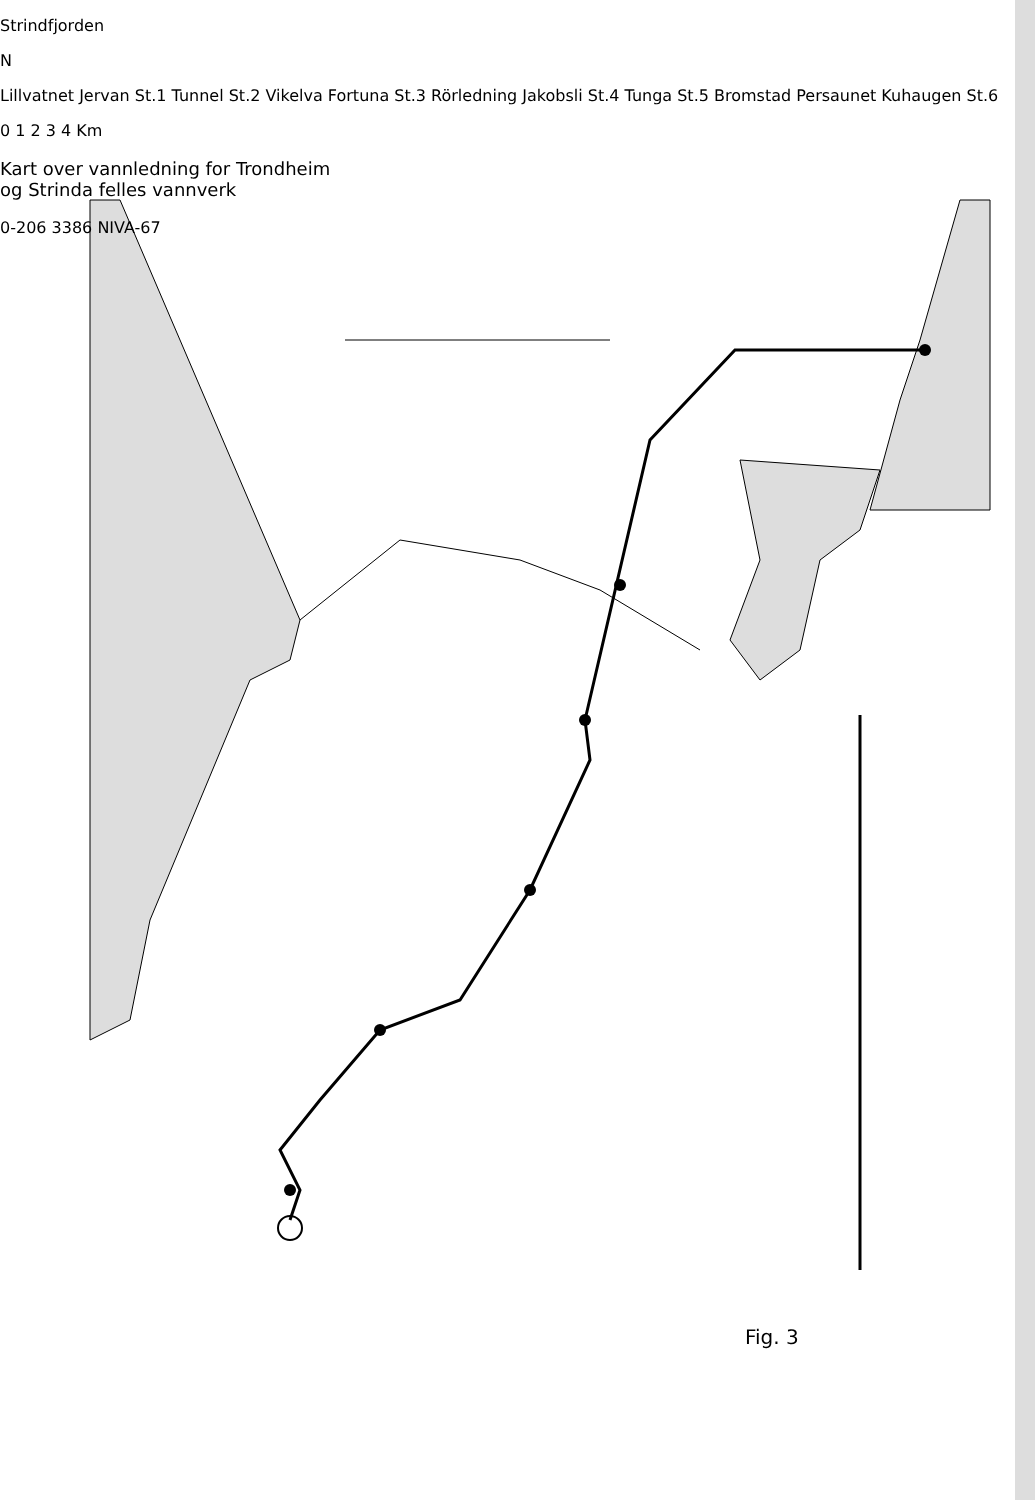Strindfjorden
N
Lillvatnet Jervan St.1 Tunnel St.2 Vikelva Fortuna St.3 Rörledning Jakobsli St.4 Tunga St.5 Bromstad Persaunet Kuhaugen St.6
0 1 2 3 4 Km
Kart over vannledning for Trondheim
og Strinda felles vannverk
0-206 3386 NIVA-67
Fig. 3